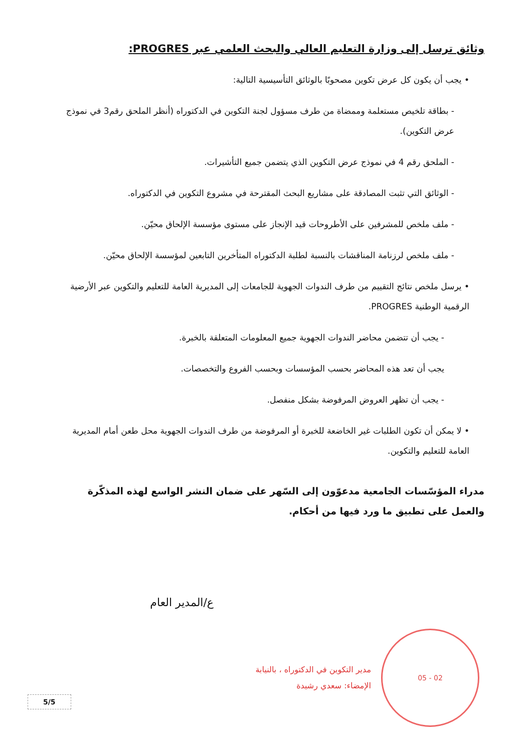وثائق ترسل إلى وزارة التعليم العالي والبحث العلمي عبر PROGRES:
• يجب أن يكون كل عرض تكوين مصحوبًا بالوثائق التأسيسية التالية:
- بطاقة تلخيص مستعلمة وممضاة من طرف مسؤول لجنة التكوين في الدكتوراه (أنظر الملحق رقم3 في نموذج عرض التكوين).
- الملحق رقم 4 في نموذج عرض التكوين الذي يتضمن جميع التأشيرات.
- الوثائق التي تثبت المصادقة على مشاريع البحث المقترحة في مشروع التكوين في الدكتوراه.
- ملف ملخص للمشرفين على الأطروحات قيد الإنجاز على مستوى مؤسسة الإلحاق محيّن.
- ملف ملخص لرزنامة المناقشات بالنسبة لطلبة الدكتوراه المتأخرين التابعين لمؤسسة الإلحاق محيّن.
• يرسل ملخص نتائج التقييم من طرف الندوات الجهوية للجامعات إلى المديرية العامة للتعليم والتكوين عبر الأرضية الرقمية الوطنية PROGRES.
- يجب أن تتضمن محاضر الندوات الجهوية جميع المعلومات المتعلقة بالخبرة.
يجب أن تعد هذه المحاضر بحسب المؤسسات وبحسب الفروع والتخصصات.
- يجب أن تظهر العروض المرفوضة بشكل منفصل.
• لا يمكن أن تكون الطلبات غير الخاضعة للخبرة أو المرفوضة من طرف الندوات الجهوية محل طعن أمام المديرية العامة للتعليم والتكوين.
مدراء المؤسّسات الجامعية مدعوّون إلى السّهر على ضمان النشر الواسع لهذه المذكّرة والعمل على تطبيق ما ورد فيها من أحكام.
ع/المدير العام
02 - 05
مدير التكوين في الدكتوراه ، بالنيابة
الإمضاء: سعدي رشيدة
5/5